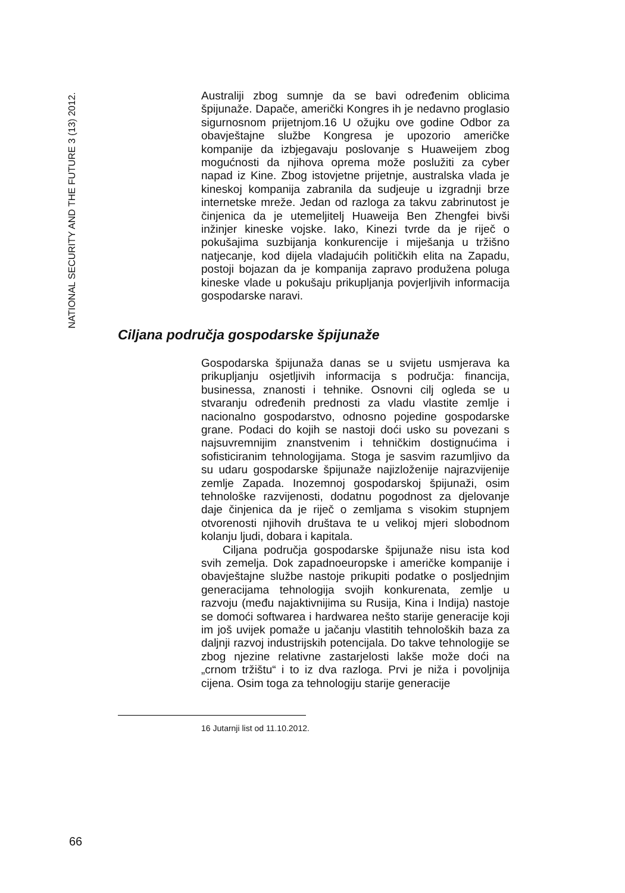NATIONAL SECURITY AND THE FUTURE 3 (13) 2012.
Australiji zbog sumnje da se bavi određenim oblicima špijunaže. Dapače, američki Kongres ih je nedavno proglasio sigurnosnom prijetnjom.16 U ožujku ove godine Odbor za obavještajne službe Kongresa je upozorio američke kompanije da izbjegavaju poslovanje s Huaweijem zbog mogućnosti da njihova oprema može poslužiti za cyber napad iz Kine. Zbog istovjetne prijetnje, australska vlada je kineskoj kompanija zabranila da sudjeuje u izgradnji brze internetske mreže. Jedan od razloga za takvu zabrinutost je činjenica da je utemeljitelj Huaweija Ben Zhengfei bivši inžinjer kineske vojske. Iako, Kinezi tvrde da je riječ o pokušajima suzbijanja konkurencije i miješanja u tržišno natjecanje, kod dijela vladajućih političkih elita na Zapadu, postoji bojazan da je kompanija zapravo produžena poluga kineske vlade u pokušaju prikupljanja povjerljivih informacija gospodarske naravi.
Ciljana područja gospodarske špijunaže
Gospodarska špijunaža danas se u svijetu usmjerava ka prikupljanju osjetljivih informacija s područja: financija, businessa, znanosti i tehnike. Osnovni cilj ogleda se u stvaranju određenih prednosti za vladu vlastite zemlje i nacionalno gospodarstvo, odnosno pojedine gospodarske grane. Podaci do kojih se nastoji doći usko su povezani s najsuvremnijim znanstvenim i tehničkim dostignućima i sofisticiranim tehnologijama. Stoga je sasvim razumljivo da su udaru gospodarske špijunaže najizloženije najrazvijenije zemlje Zapada. Inozemnoj gospodarskoj špijunaži, osim tehnološke razvijenosti, dodatnu pogodnost za djelovanje daje činjenica da je riječ o zemljama s visokim stupnjem otvorenosti njihovih društava te u velikoj mjeri slobodnom kolanju ljudi, dobara i kapitala.
Ciljana područja gospodarske špijunaže nisu ista kod svih zemelja. Dok zapadnoeuropske i američke kompanije i obavještajne službe nastoje prikupiti podatke o posljednjim generacijama tehnologija svojih konkurenata, zemlje u razvoju (među najaktivnijima su Rusija, Kina i Indija) nastoje se domoći softwarea i hardwarea nešto starije generacije koji im još uvijek pomaže u jačanju vlastitih tehnoloških baza za daljnji razvoj industrijskih potencijala. Do takve tehnologije se zbog njezine relativne zastarjelosti lakše može doći na „crnom tržištu“ i to iz dva razloga. Prvi je niža i povoljnija cijena. Osim toga za tehnologiju starije generacije
16 Jutarnji list od 11.10.2012.
66